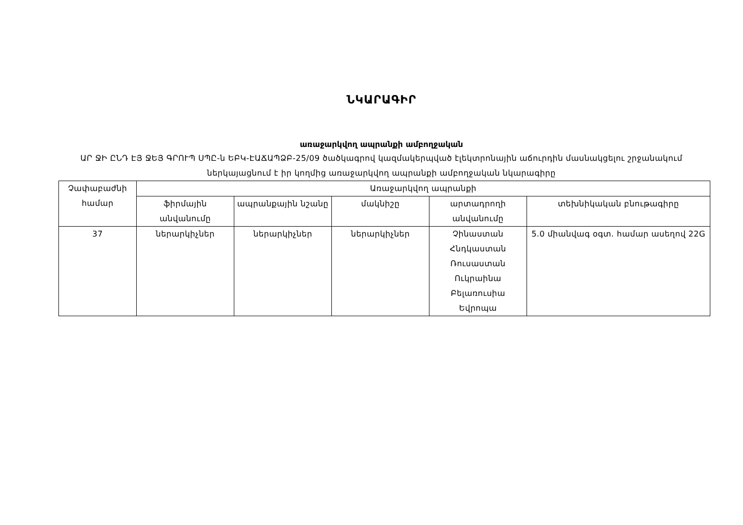ՆԿԱՐԱԳԻՐ
առաջարկվող ապրանքի ամբողջական
ԱՐ ՋԻ ԸՆԴ ԷՅ ՋԵՅ ԳՐՈՒՊ ՍՊԸ-ն ԵԲԿ-ԷԱՃԱՊՁԲ-25/09 ծածկագրով կազմակերպված էլեկտրոնային աճուրդին մասնակցելու շրջանակում ներկայացնում է իր կողմից առաջարկվող ապրանքի ամբողջական նկարագիրը
| Չափաբաժնի համար | Առաջարկվող ապրանքի | | | | |
| --- | --- | --- | --- | --- | --- |
| | ֆիրմային անվանումը | ապրանքային նշանը | մակնիշը | արտադրողի անվանումը | տեխնիկական բնութագիրը |
| 37 | ներարկիչներ | ներարկիչներ | ներարկիչներ | Չինաստան Հնդկաստան Ռուսաստան Ուկրաինա Բելառուսիա Եվրոպա | 5.0 միանվագ օգտ. համար ասեղով 22G |